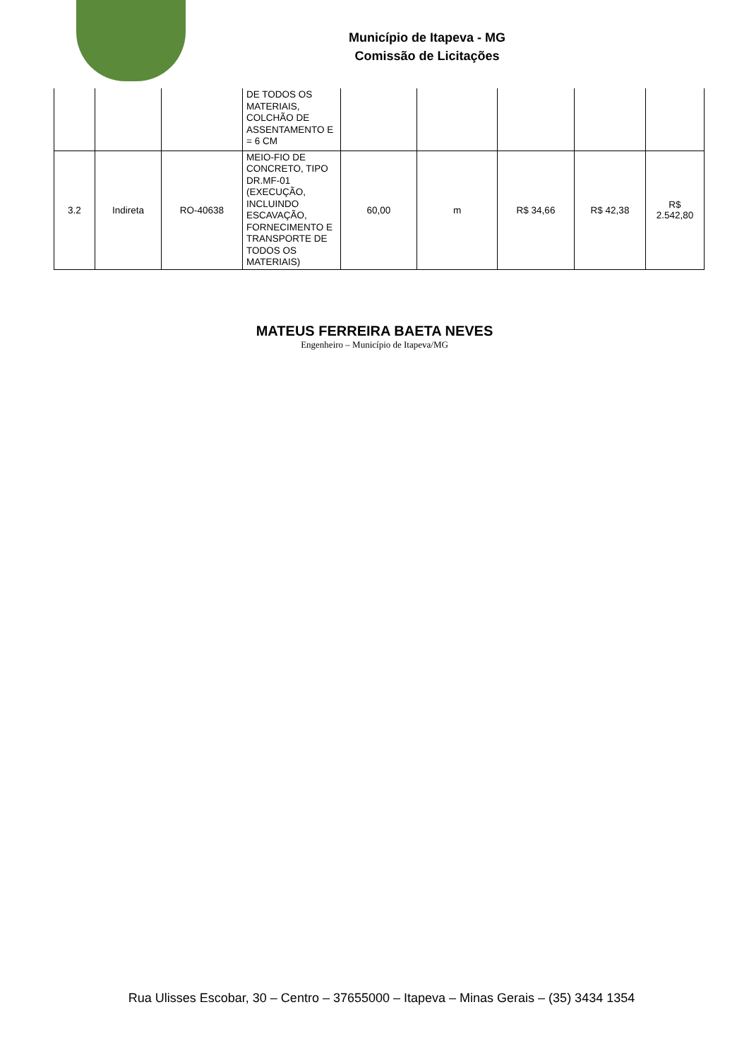Município de Itapeva - MG
Comissão de Licitações
| | | | DE TODOS OS MATERIAIS, COLCHÃO DE ASSENTAMENTO E = 6 CM | | | | | |
| 3.2 | Indireta | RO-40638 | MEIO-FIO DE CONCRETO, TIPO DR.MF-01 (EXECUÇÃO, INCLUINDO ESCAVAÇÃO, FORNECIMENTO E TRANSPORTE DE TODOS OS MATERIAIS) | 60,00 | m | R$ 34,66 | R$ 42,38 | R$ 2.542,80 |
MATEUS FERREIRA BAETA NEVES
Engenheiro – Município de Itapeva/MG
Rua Ulisses Escobar, 30 – Centro – 37655000 – Itapeva – Minas Gerais – (35) 3434 1354